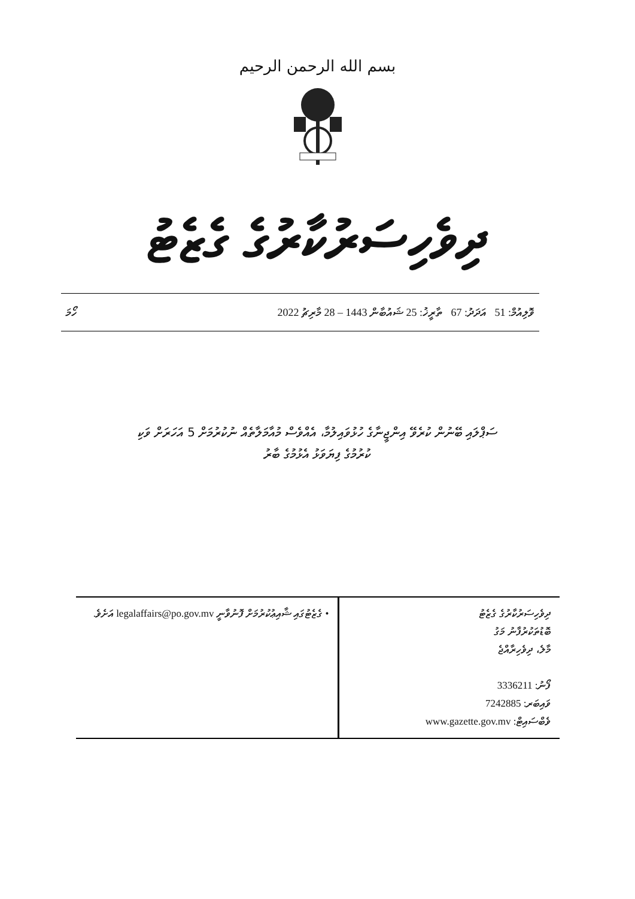بسم الله الرحمن الرحيم
ދިވެހިސަރުކާރުގެ ގެޒެޓު
ވޮލިއުމް: 51 އަދަދު: 67 ތާރީޚު: 25 ޝައުބާން 1443 – 28 މާރިޗު 2022 ހޯމަ
ސަޕްލައި ބޭނުން ކުރެވޭ އިންޖީނާގެ ހުޅުވައިލުމާ، އެއްވެސް މުއާމަލާތެއް ނުކުރުމަށް 5 އަހަރަށް ވަކި
ކުރުމުގެ ފިޔަވަޅު އެޅުމުގެ ބާރު
| ދިވެހިސަރުކާރުގެ ގެޒެޓު ބޮޑުތަކުރުފާނު މަގު މާލެ، ދިވެހިރާއްޖެ ފޯނު: 3336211 ވައިބަރ: 7242885 ވެބްސައިޓް: www.gazette.gov.mv | • ގެޒެޓުގައި ޝާއިޢުކުރުމަށް ފޮނުވާނީ legalaffairs@po.gov.mv އަށެވެ. |